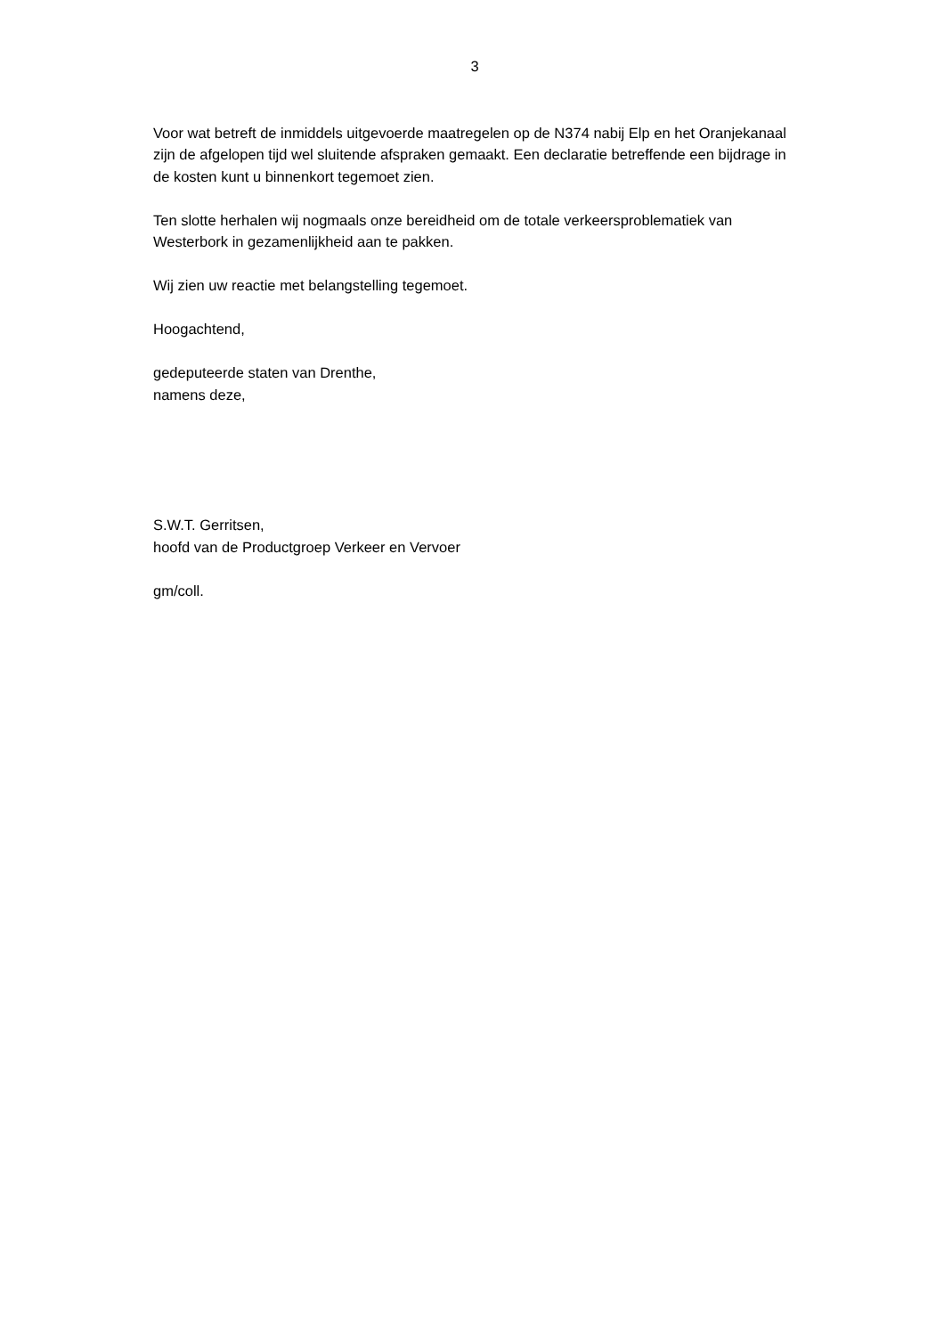3
Voor wat betreft de inmiddels uitgevoerde maatregelen op de N374 nabij Elp en het Oranjekanaal zijn de afgelopen tijd wel sluitende afspraken gemaakt. Een declaratie betreffende een bijdrage in de kosten kunt u binnenkort tegemoet zien.
Ten slotte herhalen wij nogmaals onze bereidheid om de totale verkeersproblematiek van Westerbork in gezamenlijkheid aan te pakken.
Wij zien uw reactie met belangstelling tegemoet.
Hoogachtend,
gedeputeerde staten van Drenthe,
namens deze,
S.W.T. Gerritsen,
hoofd van de Productgroep Verkeer en Vervoer
gm/coll.